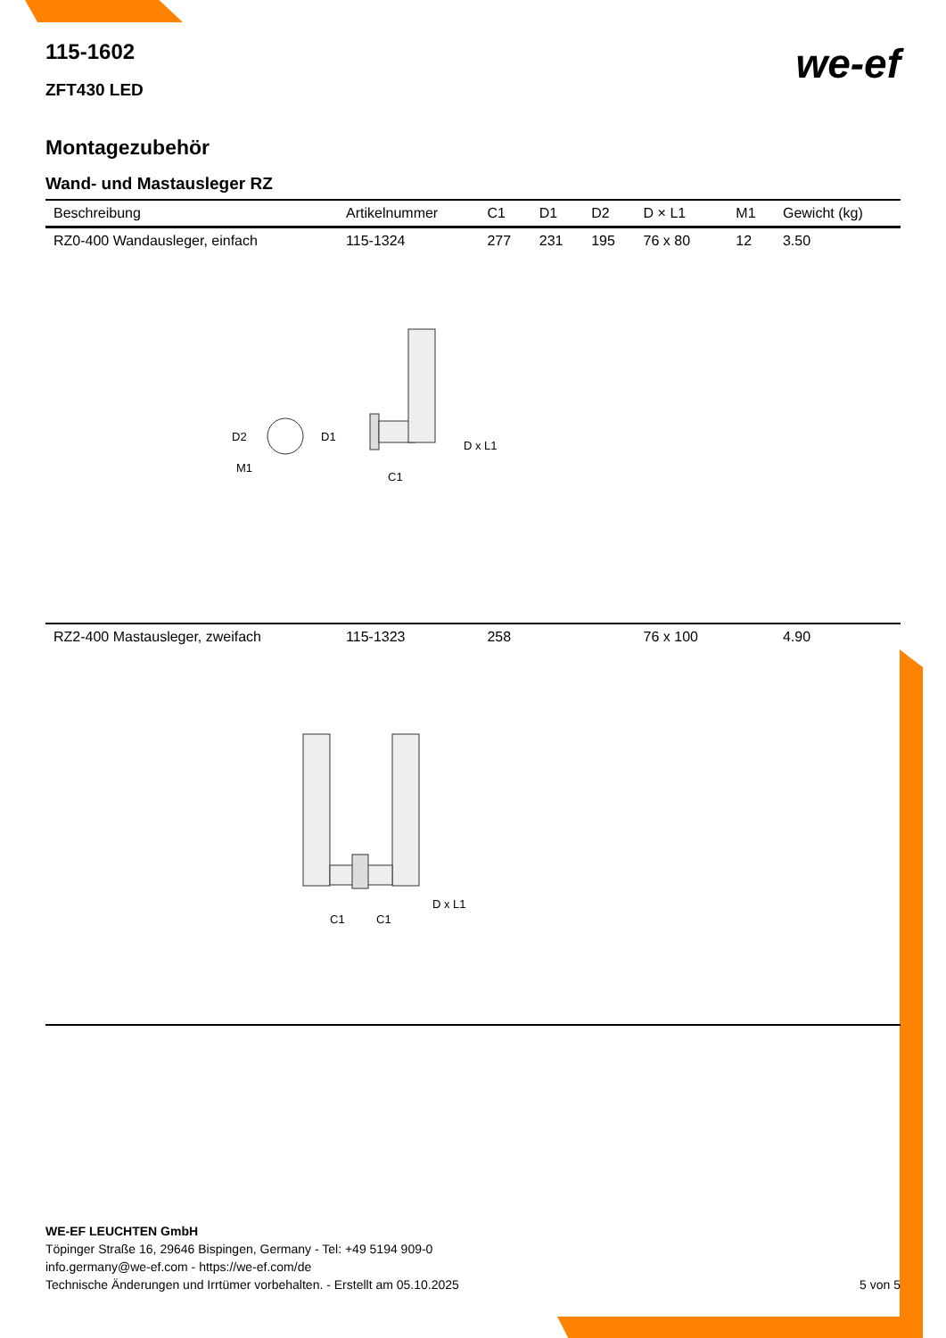we-ef
115-1602
ZFT430 LED
Montagezubehör
Wand- und Mastausleger RZ
| Beschreibung | Artikelnummer | C1 | D1 | D2 | D × L1 | M1 | Gewicht (kg) |
| --- | --- | --- | --- | --- | --- | --- | --- |
| RZ0-400 Wandausleger, einfach | 115-1324 | 277 | 231 | 195 | 76 x 80 | 12 | 3.50 |
| D2 D1 M1 D x L1 C1 | | | | | | | |
| RZ2-400 Mastausleger, zweifach | 115-1323 | 258 | | | 76 x 100 | | 4.90 |
| D x L1 C1 C1 | | | | | | | |
WE-EF LEUCHTEN GmbH
Töpinger Straße 16, 29646 Bispingen, Germany - Tel: +49 5194 909-0
info.germany@we-ef.com - https://we-ef.com/de
Technische Änderungen und Irrtümer vorbehalten. - Erstellt am 05.10.2025 5 von 5